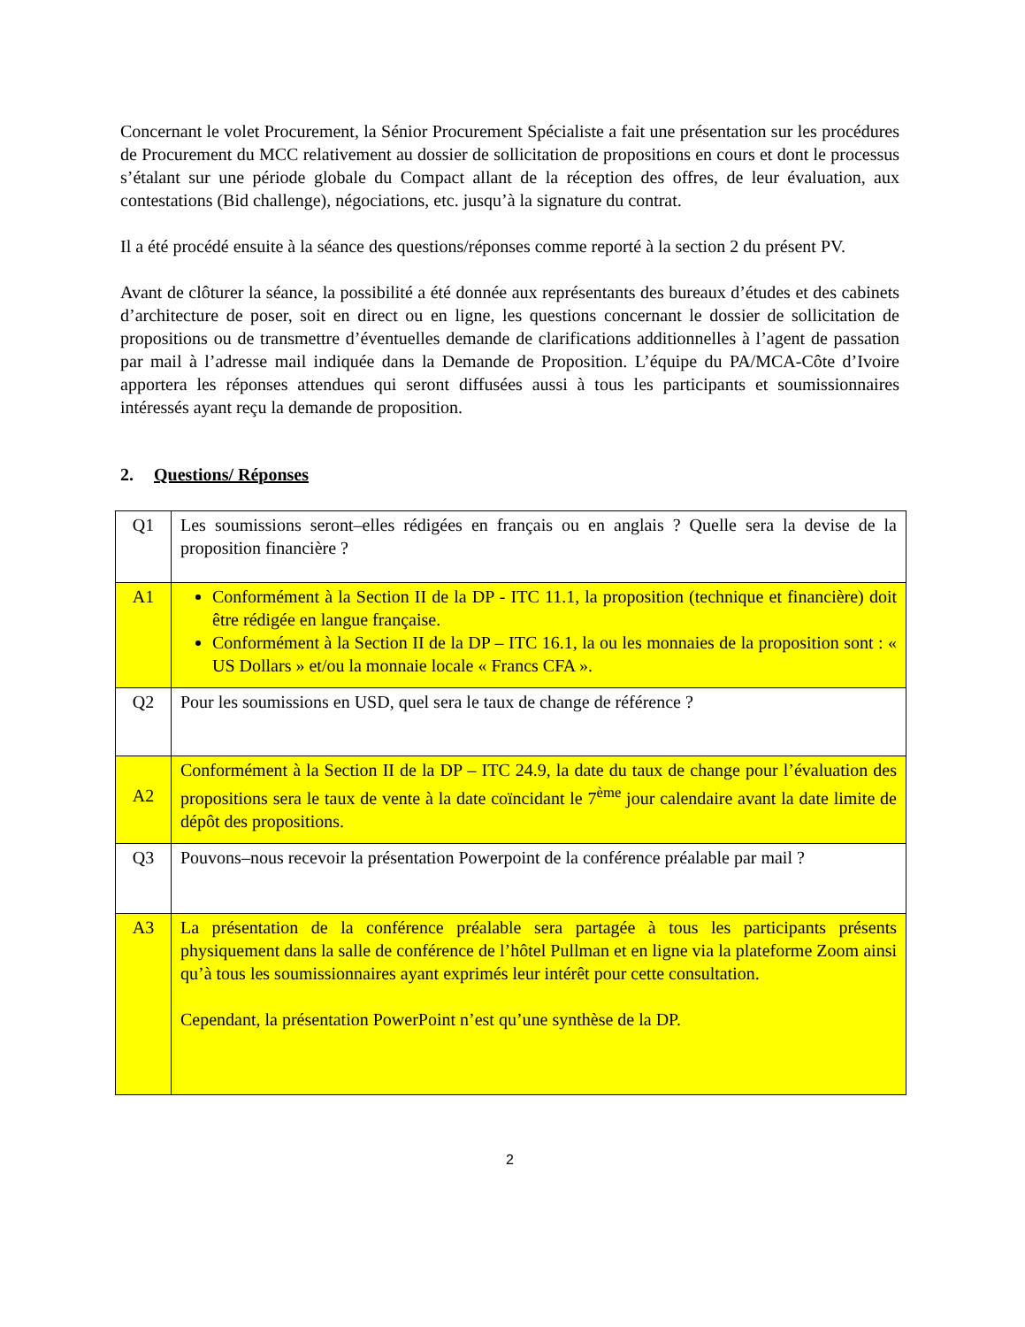Concernant le volet Procurement, la Sénior Procurement Spécialiste a fait une présentation sur les procédures de Procurement du MCC relativement au dossier de sollicitation de propositions en cours et dont le processus s’étalant sur une période globale du Compact allant de la réception des offres, de leur évaluation, aux contestations (Bid challenge), négociations, etc. jusqu’à la signature du contrat.
Il a été procédé ensuite à la séance des questions/réponses comme reporté à la section 2 du présent PV.
Avant de clôturer la séance, la possibilité a été donnée aux représentants des bureaux d’études et des cabinets d’architecture de poser, soit en direct ou en ligne, les questions concernant le dossier de sollicitation de propositions ou de transmettre d’éventuelles demande de clarifications additionnelles à l’agent de passation par mail à l’adresse mail indiquée dans la Demande de Proposition. L’équipe du PA/MCA-Côte d’Ivoire apportera les réponses attendues qui seront diffusées aussi à tous les participants et soumissionnaires intéressés ayant reçu la demande de proposition.
2. Questions/ Réponses
| Q1 | Les soumissions seront–elles rédigées en français ou en anglais ? Quelle sera la devise de la proposition financière ? |
| A1 | Conformément à la Section II de la DP - ITC 11.1, la proposition (technique et financière) doit être rédigée en langue française. Conformément à la Section II de la DP – ITC 16.1, la ou les monnaies de la proposition sont : « US Dollars » et/ou la monnaie locale « Francs CFA ». |
| Q2 | Pour les soumissions en USD, quel sera le taux de change de référence ? |
| A2 | Conformément à la Section II de la DP – ITC 24.9, la date du taux de change pour l’évaluation des propositions sera le taux de vente à la date coïncidant le 7<sup>ème</sup> jour calendaire avant la date limite de dépôt des propositions. |
| Q3 | Pouvons–nous recevoir la présentation Powerpoint de la conférence préalable par mail ? |
| A3 | La présentation de la conférence préalable sera partagée à tous les participants présents physiquement dans la salle de conférence de l’hôtel Pullman et en ligne via la plateforme Zoom ainsi qu’à tous les soumissionnaires ayant exprimés leur intérêt pour cette consultation. Cependant, la présentation PowerPoint n’est qu’une synthèse de la DP. |
2